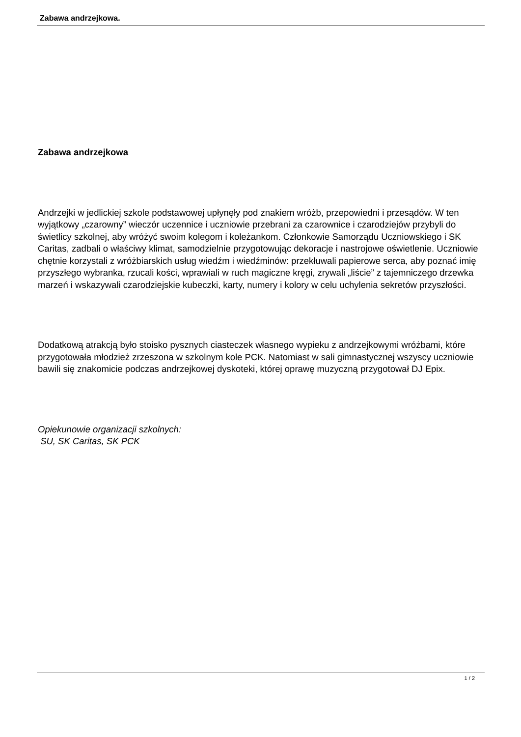Zabawa andrzejkowa.
Zabawa andrzejkowa
Andrzejki w jedlickiej szkole podstawowej upłynęły pod znakiem wróżb, przepowiedni i przesądów. W ten wyjątkowy „czarowny” wieczór uczennice i uczniowie przebrani za czarownice i czarodziejów przybyli do świetlicy szkolnej, aby wróżyć swoim kolegom i koleżankom. Członkowie Samorządu Uczniowskiego i SK Caritas, zadbali o właściwy klimat, samodzielnie przygotowując dekoracje i nastrojowe oświetlenie. Uczniowie chętnie korzystali z wróżbiarskich usług wiedźm i wiedźminów: przekłuwali papierowe serca, aby poznać imię przyszłego wybranka, rzucali kości, wprawiali w ruch magiczne kręgi, zrywali „liście” z tajemniczego drzewka marzeń i wskazywali czarodziejskie kubeczki, karty, numery i kolory w celu uchylenia sekretów przyszłości.
Dodatkową atrakcją było stoisko pysznych ciasteczek własnego wypieku z andrzejkowymi wróżbami, które przygotowała młodzież zrzeszona w szkolnym kole PCK. Natomiast w sali gimnastycznej wszyscy uczniowie bawili się znakomicie podczas andrzejkowej dyskoteki, której oprawę muzyczną przygotował DJ Epix.
Opiekunowie organizacji szkolnych:
SU, SK Caritas, SK PCK
1 / 2